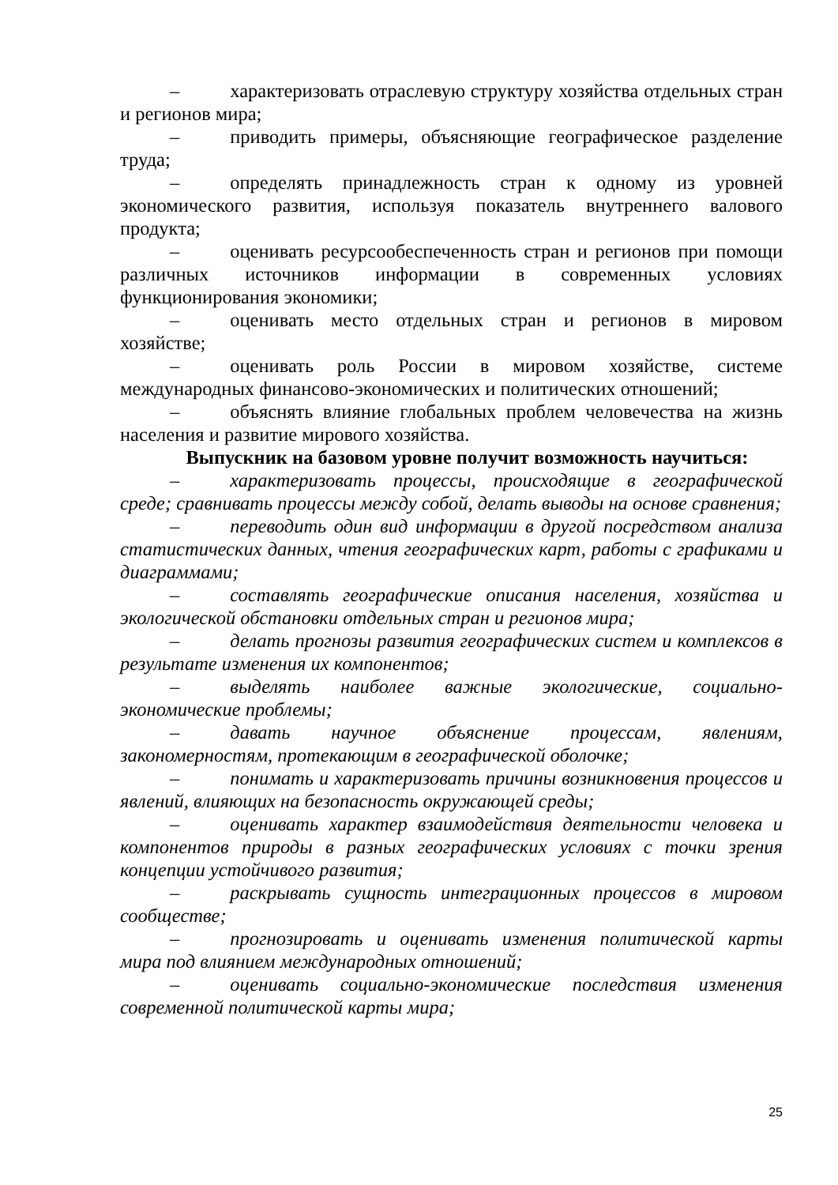– характеризовать отраслевую структуру хозяйства отдельных стран и регионов мира;
– приводить примеры, объясняющие географическое разделение труда;
– определять принадлежность стран к одному из уровней экономического развития, используя показатель внутреннего валового продукта;
– оценивать ресурсообеспеченность стран и регионов при помощи различных источников информации в современных условиях функционирования экономики;
– оценивать место отдельных стран и регионов в мировом хозяйстве;
– оценивать роль России в мировом хозяйстве, системе международных финансово-экономических и политических отношений;
– объяснять влияние глобальных проблем человечества на жизнь населения и развитие мирового хозяйства.
Выпускник на базовом уровне получит возможность научиться:
– характеризовать процессы, происходящие в географической среде; сравнивать процессы между собой, делать выводы на основе сравнения;
– переводить один вид информации в другой посредством анализа статистических данных, чтения географических карт, работы с графиками и диаграммами;
– составлять географические описания населения, хозяйства и экологической обстановки отдельных стран и регионов мира;
– делать прогнозы развития географических систем и комплексов в результате изменения их компонентов;
– выделять наиболее важные экологические, социально-экономические проблемы;
– давать научное объяснение процессам, явлениям, закономерностям, протекающим в географической оболочке;
– понимать и характеризовать причины возникновения процессов и явлений, влияющих на безопасность окружающей среды;
– оценивать характер взаимодействия деятельности человека и компонентов природы в разных географических условиях с точки зрения концепции устойчивого развития;
– раскрывать сущность интеграционных процессов в мировом сообществе;
– прогнозировать и оценивать изменения политической карты мира под влиянием международных отношений;
– оценивать социально-экономические последствия изменения современной политической карты мира;
25